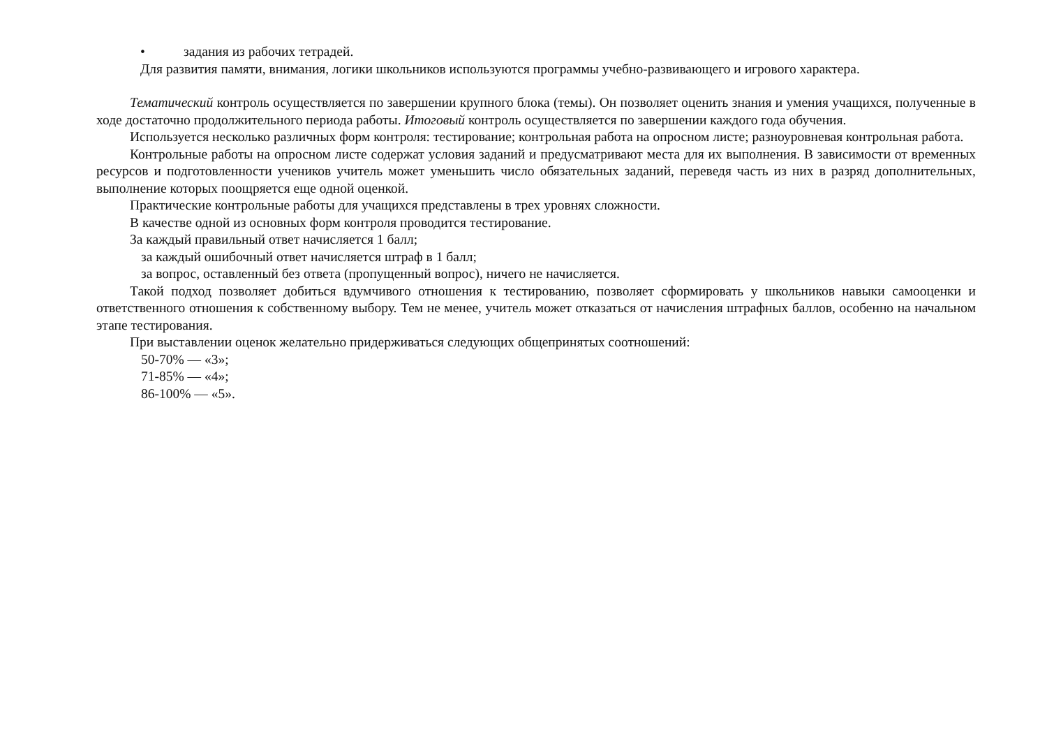• задания из рабочих тетрадей.
Для развития памяти, внимания, логики школьников используются программы учебно-развивающего и игрового характера.
Тематический контроль осуществляется по завершении крупного блока (темы). Он позволяет оценить знания и умения учащихся, полученные в ходе достаточно продолжительного периода работы. Итоговый контроль осуществляется по завершении каждого года обучения.
Используется несколько различных форм контроля: тестирование; контрольная работа на опросном листе; разноуровневая контрольная работа.
Контрольные работы на опросном листе содержат условия заданий и предусматривают места для их выполнения. В зависимости от временных ресурсов и подготовленности учеников учитель может уменьшить число обязательных заданий, переведя часть из них в разряд дополнительных, выполнение которых поощряется еще одной оценкой.
Практические контрольные работы для учащихся представлены в трех уровнях сложности.
В качестве одной из основных форм контроля проводится тестирование.
За каждый правильный ответ начисляется 1 балл;
за каждый ошибочный ответ начисляется штраф в 1 балл;
за вопрос, оставленный без ответа (пропущенный вопрос), ничего не начисляется.
Такой подход позволяет добиться вдумчивого отношения к тестированию, позволяет сформировать у школьников навыки самооценки и ответственного отношения к собственному выбору. Тем не менее, учитель может отказаться от начисления штрафных баллов, особенно на начальном этапе тестирования.
При выставлении оценок желательно придерживаться следующих общепринятых соотношений:
50-70% — «3»;
71-85% — «4»;
86-100% — «5».